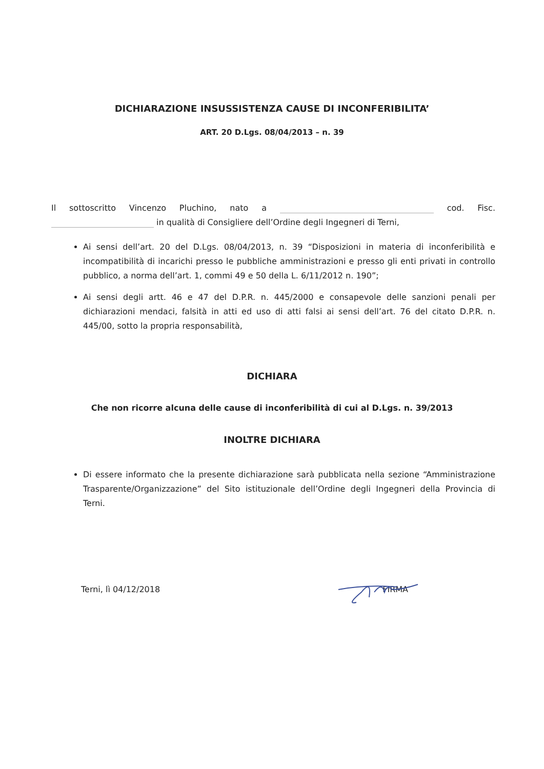DICHIARAZIONE INSUSSISTENZA CAUSE DI INCONFERIBILITA’
ART. 20 D.Lgs. 08/04/2013 – n. 39
Il sottoscritto Vincenzo Pluchino, nato a cod. Fisc. in qualità di Consigliere dell’Ordine degli Ingegneri di Terni,
Ai sensi dell’art. 20 del D.Lgs. 08/04/2013, n. 39 “Disposizioni in materia di inconferibilità e incompatibilità di incarichi presso le pubbliche amministrazioni e presso gli enti privati in controllo pubblico, a norma dell’art. 1, commi 49 e 50 della L. 6/11/2012 n. 190”;
Ai sensi degli artt. 46 e 47 del D.P.R. n. 445/2000 e consapevole delle sanzioni penali per dichiarazioni mendaci, falsità in atti ed uso di atti falsi ai sensi dell’art. 76 del citato D.P.R. n. 445/00, sotto la propria responsabilità,
DICHIARA
Che non ricorre alcuna delle cause di inconferibilità di cui al D.Lgs. n. 39/2013
INOLTRE DICHIARA
Di essere informato che la presente dichiarazione sarà pubblicata nella sezione “Amministrazione Trasparente/Organizzazione” del Sito istituzionale dell’Ordine degli Ingegneri della Provincia di Terni.
Terni, lì 04/12/2018 FIRMA